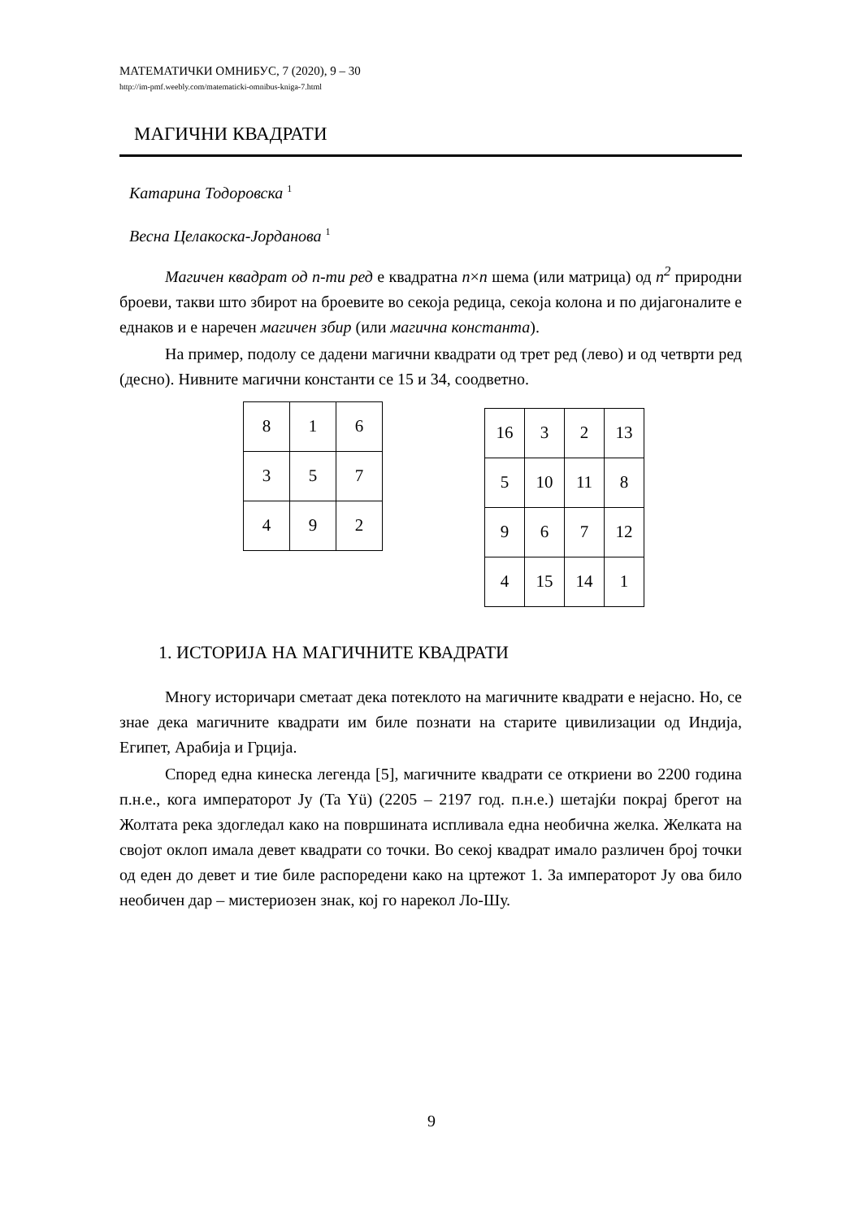МАТЕМАТИЧКИ ОМНИБУС, 7 (2020), 9 – 30
http://im-pmf.weebly.com/matematicki-omnibus-kniga-7.html
МАГИЧНИ КВАДРАТИ
Катарина Тодоровска <sup>1</sup>
Весна Целакоска-Јорданова <sup>1</sup>
Магичен квадрат од n-ти ред е квадратна n×n шема (или матрица) од n<sup>2</sup> природни броеви, такви што збирот на броевите во секоја редица, секоја колона и по дијагоналите е еднаков и е наречен магичен збир (или магична константа).
На пример, подолу се дадени магични квадрати од трет ред (лево) и од четврти ред (десно). Нивните магични константи се 15 и 34, соодветно.
| 8 | 1 | 6 |
| 3 | 5 | 7 |
| 4 | 9 | 2 |
| 16 | 3 | 2 | 13 |
| 5 | 10 | 11 | 8 |
| 9 | 6 | 7 | 12 |
| 4 | 15 | 14 | 1 |
1. ИСТОРИЈА НА МАГИЧНИТЕ КВАДРАТИ
Многу историчари сметаат дека потеклото на магичните квадрати е нејасно. Но, се знае дека магичните квадрати им биле познати на старите цивилизации од Индија, Египет, Арабија и Грција.
Според една кинеска легенда [5], магичните квадрати се откриени во 2200 година п.н.е., кога императорот Ју (Ta Yü) (2205 – 2197 год. п.н.е.) шетајќи покрај брегот на Жолтата река здогледал како на површината испливала една необична желка. Желката на својот оклоп имала девет квадрати со точки. Во секој квадрат имало различен број точки од еден до девет и тие биле распоредени како на цртежот 1. За императорот Ју ова било необичен дар – мистериозен знак, кој го нарекол Ло-Шу.
9